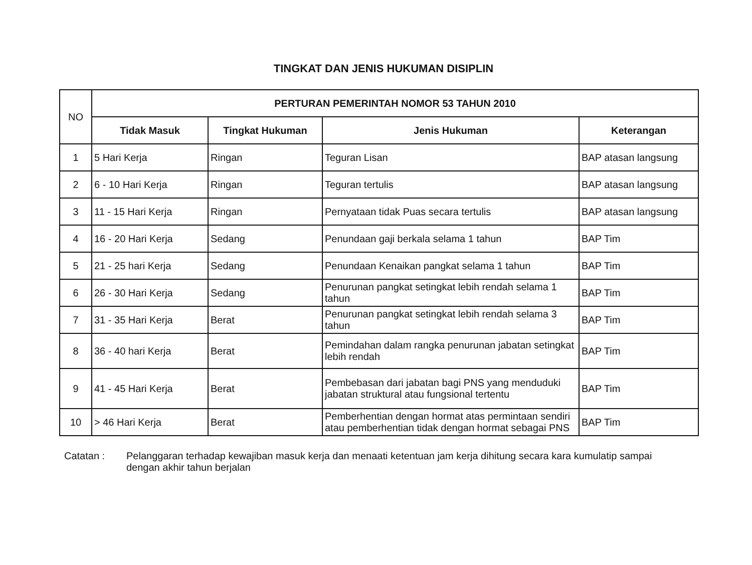TINGKAT DAN JENIS HUKUMAN DISIPLIN
| NO | PERTURAN PEMERINTAH NOMOR 53 TAHUN 2010 | | | |
| --- | --- | --- | --- | --- |
| | Tidak Masuk | Tingkat Hukuman | Jenis Hukuman | Keterangan |
| 1 | 5 Hari Kerja | Ringan | Teguran Lisan | BAP atasan langsung |
| 2 | 6 - 10 Hari Kerja | Ringan | Teguran tertulis | BAP atasan langsung |
| 3 | 11 - 15 Hari Kerja | Ringan | Pernyataan tidak Puas secara tertulis | BAP atasan langsung |
| 4 | 16 - 20 Hari Kerja | Sedang | Penundaan gaji berkala selama 1 tahun | BAP Tim |
| 5 | 21 - 25 hari Kerja | Sedang | Penundaan Kenaikan pangkat selama 1 tahun | BAP Tim |
| 6 | 26 - 30 Hari Kerja | Sedang | Penurunan pangkat setingkat lebih rendah selama 1 tahun | BAP Tim |
| 7 | 31 - 35 Hari Kerja | Berat | Penurunan pangkat setingkat lebih rendah selama 3 tahun | BAP Tim |
| 8 | 36 - 40 hari Kerja | Berat | Pemindahan dalam rangka penurunan jabatan setingkat lebih rendah | BAP Tim |
| 9 | 41 - 45 Hari Kerja | Berat | Pembebasan dari jabatan bagi PNS yang menduduki jabatan struktural atau fungsional tertentu | BAP Tim |
| 10 | > 46 Hari Kerja | Berat | Pemberhentian dengan hormat atas permintaan sendiri atau pemberhentian tidak dengan hormat sebagai PNS | BAP Tim |
Catatan : Pelanggaran terhadap kewajiban masuk kerja dan menaati ketentuan jam kerja dihitung secara kara kumulatip sampai dengan akhir tahun berjalan